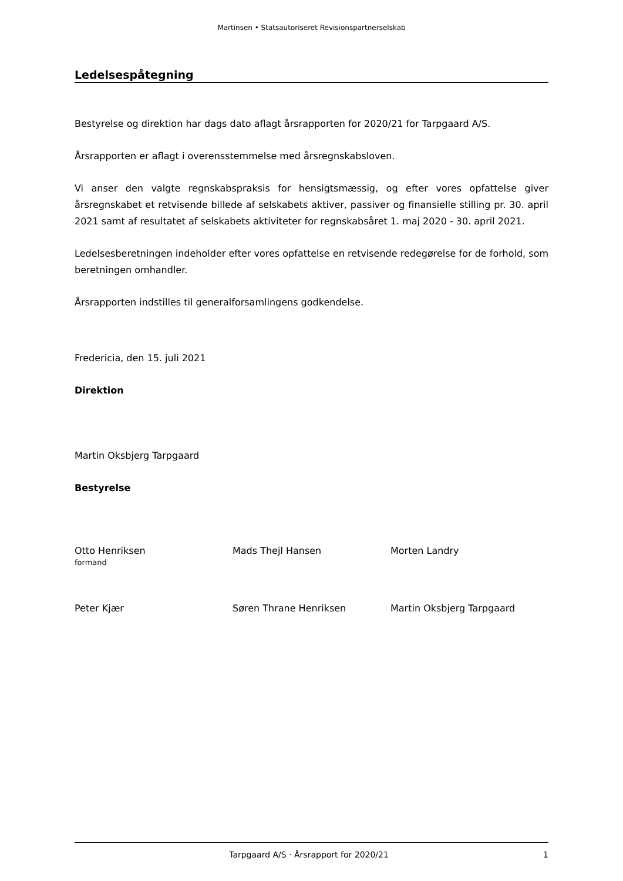Martinsen • Statsautoriseret Revisionspartnerselskab
Ledelsespåtegning
Bestyrelse og direktion har dags dato aflagt årsrapporten for 2020/21 for Tarpgaard A/S.
Årsrapporten er aflagt i overensstemmelse med årsregnskabsloven.
Vi anser den valgte regnskabspraksis for hensigtsmæssig, og efter vores opfattelse giver årsregnskabet et retvisende billede af selskabets aktiver, passiver og finansielle stilling pr. 30. april 2021 samt af resultatet af selskabets aktiviteter for regnskabsåret 1. maj 2020 - 30. april 2021.
Ledelsesberetningen indeholder efter vores opfattelse en retvisende redegørelse for de forhold, som beretningen omhandler.
Årsrapporten indstilles til generalforsamlingens godkendelse.
Fredericia, den 15. juli 2021
Direktion
Martin Oksbjerg Tarpgaard
Bestyrelse
Otto Henriksen
formand
Mads Thejl Hansen Morten Landry
Peter Kjær Søren Thrane Henriksen Martin Oksbjerg Tarpgaard
Tarpgaard A/S · Årsrapport for 2020/21 1